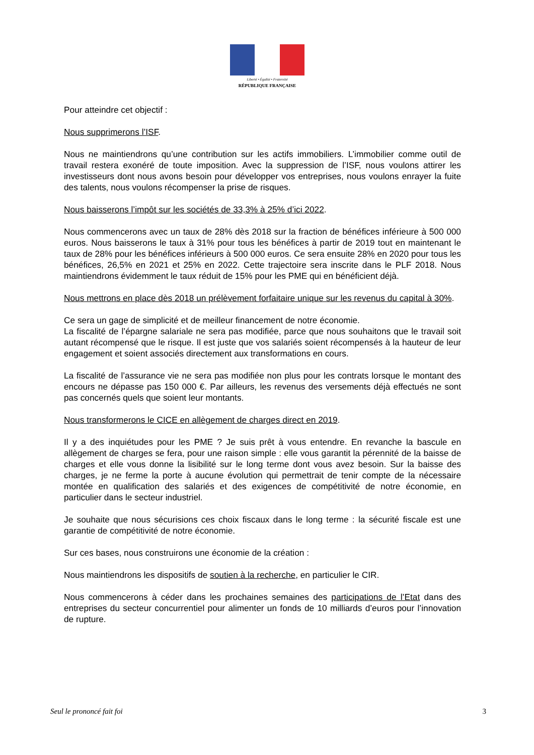Liberté • Égalité • Fraternité
RÉPUBLIQUE FRANÇAISE
Pour atteindre cet objectif :
Nous supprimerons l’ISF.
Nous ne maintiendrons qu’une contribution sur les actifs immobiliers. L’immobilier comme outil de travail restera exonéré de toute imposition. Avec la suppression de l’ISF, nous voulons attirer les investisseurs dont nous avons besoin pour développer vos entreprises, nous voulons enrayer la fuite des talents, nous voulons récompenser la prise de risques.
Nous baisserons l’impôt sur les sociétés de 33,3% à 25% d’ici 2022.
Nous commencerons avec un taux de 28% dès 2018 sur la fraction de bénéfices inférieure à 500 000 euros. Nous baisserons le taux à 31% pour tous les bénéfices à partir de 2019 tout en maintenant le taux de 28% pour les bénéfices inférieurs à 500 000 euros. Ce sera ensuite 28% en 2020 pour tous les bénéfices, 26,5% en 2021 et 25% en 2022. Cette trajectoire sera inscrite dans le PLF 2018. Nous maintiendrons évidemment le taux réduit de 15% pour les PME qui en bénéficient déjà.
Nous mettrons en place dès 2018 un prélèvement forfaitaire unique sur les revenus du capital à 30%.
Ce sera un gage de simplicité et de meilleur financement de notre économie.
La fiscalité de l’épargne salariale ne sera pas modifiée, parce que nous souhaitons que le travail soit autant récompensé que le risque. Il est juste que vos salariés soient récompensés à la hauteur de leur engagement et soient associés directement aux transformations en cours.
La fiscalité de l’assurance vie ne sera pas modifiée non plus pour les contrats lorsque le montant des encours ne dépasse pas 150 000 €. Par ailleurs, les revenus des versements déjà effectués ne sont pas concernés quels que soient leur montants.
Nous transformerons le CICE en allègement de charges direct en 2019.
Il y a des inquiétudes pour les PME ? Je suis prêt à vous entendre. En revanche la bascule en allègement de charges se fera, pour une raison simple : elle vous garantit la pérennité de la baisse de charges et elle vous donne la lisibilité sur le long terme dont vous avez besoin. Sur la baisse des charges, je ne ferme la porte à aucune évolution qui permettrait de tenir compte de la nécessaire montée en qualification des salariés et des exigences de compétitivité de notre économie, en particulier dans le secteur industriel.
Je souhaite que nous sécurisions ces choix fiscaux dans le long terme : la sécurité fiscale est une garantie de compétitivité de notre économie.
Sur ces bases, nous construirons une économie de la création :
Nous maintiendrons les dispositifs de soutien à la recherche, en particulier le CIR.
Nous commencerons à céder dans les prochaines semaines des participations de l’Etat dans des entreprises du secteur concurrentiel pour alimenter un fonds de 10 milliards d’euros pour l’innovation de rupture.
Seul le prononcé fait foi 3